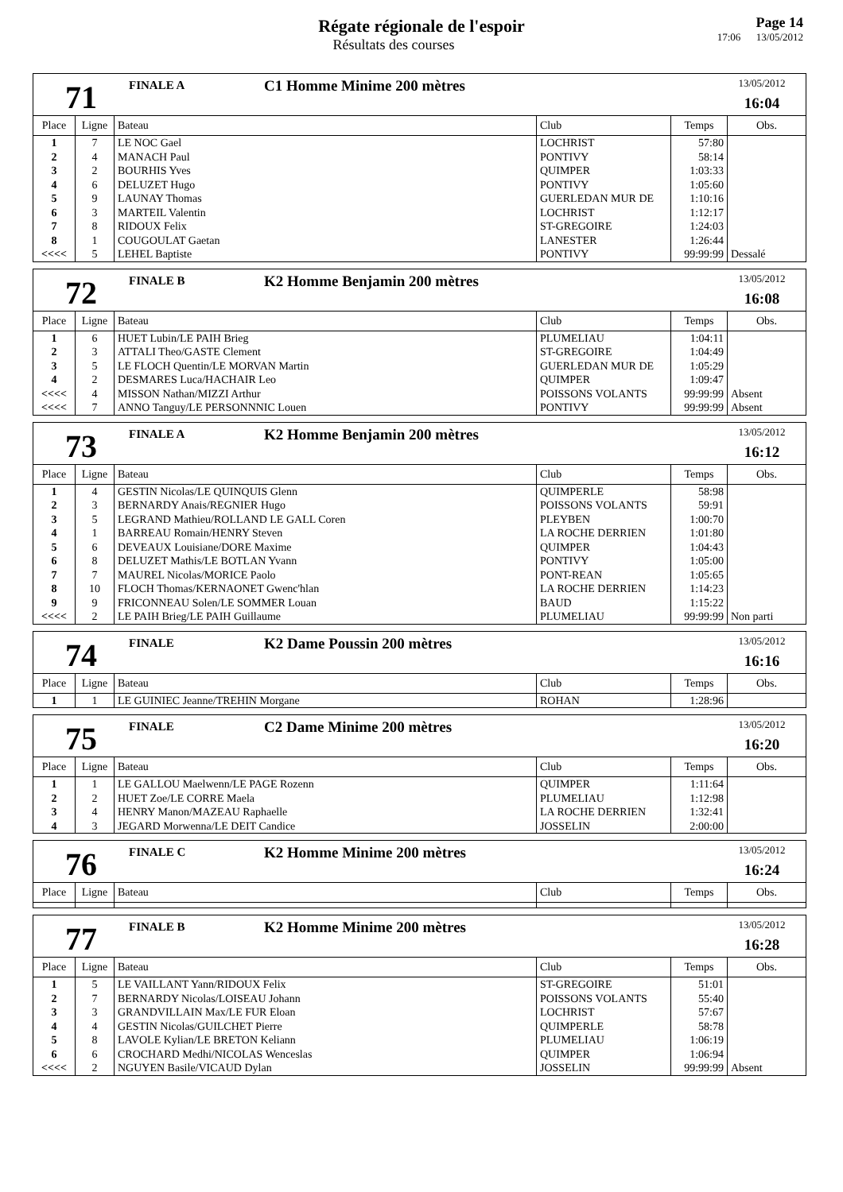Régate régionale de l'espoir
Résultats des courses
Page 14
17:06 13/05/2012
71
FINALE A
C1 Homme Minime 200 mètres
13/05/2012
16:04
| Place | Ligne | Bateau | Club | Temps | Obs. |
| --- | --- | --- | --- | --- | --- |
| 1 | 7 | LE NOC Gael | LOCHRIST | 57:80 | |
| 2 | 4 | MANACH Paul | PONTIVY | 58:14 | |
| 3 | 2 | BOURHIS Yves | QUIMPER | 1:03:33 | |
| 4 | 6 | DELUZET Hugo | PONTIVY | 1:05:60 | |
| 5 | 9 | LAUNAY Thomas | GUERLEDAN MUR DE | 1:10:16 | |
| 6 | 3 | MARTEIL Valentin | LOCHRIST | 1:12:17 | |
| 7 | 8 | RIDOUX Felix | ST-GREGOIRE | 1:24:03 | |
| 8 | 1 | COUGOULAT Gaetan | LANESTER | 1:26:44 | |
| <<<< | 5 | LEHEL Baptiste | PONTIVY | 99:99:99 | Dessalé |
72
FINALE B
K2 Homme Benjamin 200 mètres
13/05/2012
16:08
| Place | Ligne | Bateau | Club | Temps | Obs. |
| --- | --- | --- | --- | --- | --- |
| 1 | 6 | HUET Lubin/LE PAIH Brieg | PLUMELIAU | 1:04:11 | |
| 2 | 3 | ATTALI Theo/GASTE Clement | ST-GREGOIRE | 1:04:49 | |
| 3 | 5 | LE FLOCH Quentin/LE MORVAN Martin | GUERLEDAN MUR DE | 1:05:29 | |
| 4 | 2 | DESMARES Luca/HACHAIR Leo | QUIMPER | 1:09:47 | |
| <<<< | 4 | MISSON Nathan/MIZZI Arthur | POISSONS VOLANTS | 99:99:99 | Absent |
| <<<< | 7 | ANNO Tanguy/LE PERSONNNIC Louen | PONTIVY | 99:99:99 | Absent |
73
FINALE A
K2 Homme Benjamin 200 mètres
13/05/2012
16:12
| Place | Ligne | Bateau | Club | Temps | Obs. |
| --- | --- | --- | --- | --- | --- |
| 1 | 4 | GESTIN Nicolas/LE QUINQUIS Glenn | QUIMPERLE | 58:98 | |
| 2 | 3 | BERNARDY Anais/REGNIER Hugo | POISSONS VOLANTS | 59:91 | |
| 3 | 5 | LEGRAND Mathieu/ROLLAND LE GALL Coren | PLEYBEN | 1:00:70 | |
| 4 | 1 | BARREAU Romain/HENRY Steven | LA ROCHE DERRIEN | 1:01:80 | |
| 5 | 6 | DEVEAUX Louisiane/DORE Maxime | QUIMPER | 1:04:43 | |
| 6 | 8 | DELUZET Mathis/LE BOTLAN Yvann | PONTIVY | 1:05:00 | |
| 7 | 7 | MAUREL Nicolas/MORICE Paolo | PONT-REAN | 1:05:65 | |
| 8 | 10 | FLOCH Thomas/KERNAONET Gwenc'hlan | LA ROCHE DERRIEN | 1:14:23 | |
| 9 | 9 | FRICONNEAU Solen/LE SOMMER Louan | BAUD | 1:15:22 | |
| <<<< | 2 | LE PAIH Brieg/LE PAIH Guillaume | PLUMELIAU | 99:99:99 | Non parti |
74
FINALE
K2 Dame Poussin 200 mètres
13/05/2012
16:16
| Place | Ligne | Bateau | Club | Temps | Obs. |
| --- | --- | --- | --- | --- | --- |
| 1 | 1 | LE GUINIEC Jeanne/TREHIN Morgane | ROHAN | 1:28:96 | |
75
FINALE
C2 Dame Minime 200 mètres
13/05/2012
16:20
| Place | Ligne | Bateau | Club | Temps | Obs. |
| --- | --- | --- | --- | --- | --- |
| 1 | 1 | LE GALLOU Maelwenn/LE PAGE Rozenn | QUIMPER | 1:11:64 | |
| 2 | 2 | HUET Zoe/LE CORRE Maela | PLUMELIAU | 1:12:98 | |
| 3 | 4 | HENRY Manon/MAZEAU Raphaelle | LA ROCHE DERRIEN | 1:32:41 | |
| 4 | 3 | JEGARD Morwenna/LE DEIT Candice | JOSSELIN | 2:00:00 | |
76
FINALE C
K2 Homme Minime 200 mètres
13/05/2012
16:24
| Place | Ligne | Bateau | Club | Temps | Obs. |
| --- | --- | --- | --- | --- | --- |
77
FINALE B
K2 Homme Minime 200 mètres
13/05/2012
16:28
| Place | Ligne | Bateau | Club | Temps | Obs. |
| --- | --- | --- | --- | --- | --- |
| 1 | 5 | LE VAILLANT Yann/RIDOUX Felix | ST-GREGOIRE | 51:01 | |
| 2 | 7 | BERNARDY Nicolas/LOISEAU Johann | POISSONS VOLANTS | 55:40 | |
| 3 | 3 | GRANDVILLAIN Max/LE FUR Eloan | LOCHRIST | 57:67 | |
| 4 | 4 | GESTIN Nicolas/GUILCHET Pierre | QUIMPERLE | 58:78 | |
| 5 | 8 | LAVOLE Kylian/LE BRETON Keliann | PLUMELIAU | 1:06:19 | |
| 6 | 6 | CROCHARD Medhi/NICOLAS Wenceslas | QUIMPER | 1:06:94 | |
| <<<< | 2 | NGUYEN Basile/VICAUD Dylan | JOSSELIN | 99:99:99 | Absent |